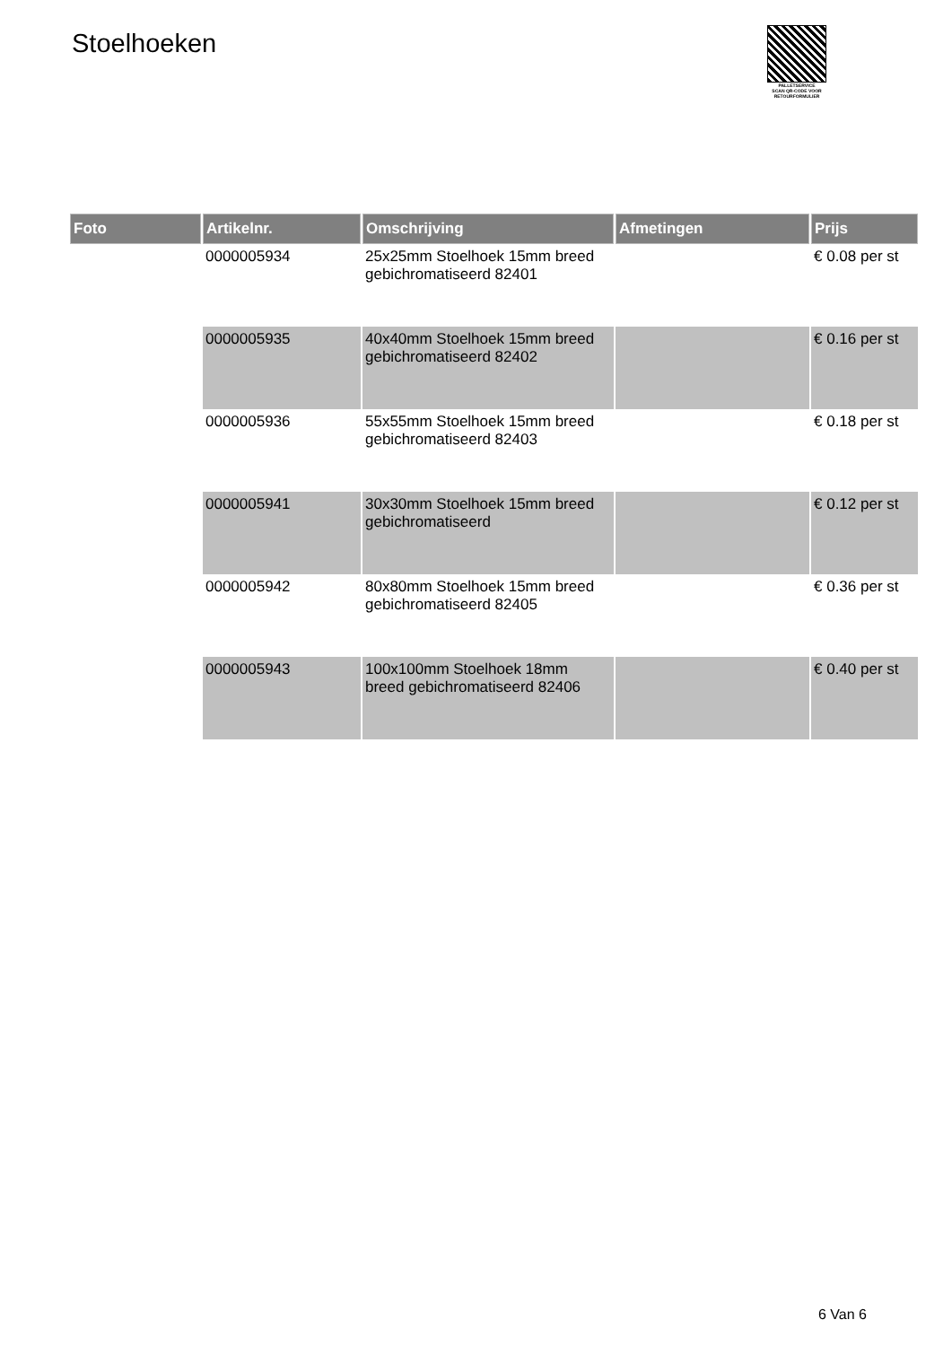Stoelhoeken
PALLETSERVICE
SCAN QR-CODE VOOR
RETOURFORMULIER
| Foto | Artikelnr. | Omschrijving | Afmetingen | Prijs |
| --- | --- | --- | --- | --- |
| | 0000005934 | 25x25mm Stoelhoek 15mm breed gebichromatiseerd 82401 | | € 0.08 per st |
| | 0000005935 | 40x40mm Stoelhoek 15mm breed gebichromatiseerd 82402 | | € 0.16 per st |
| | 0000005936 | 55x55mm Stoelhoek 15mm breed gebichromatiseerd 82403 | | € 0.18 per st |
| | 0000005941 | 30x30mm Stoelhoek 15mm breed gebichromatiseerd | | € 0.12 per st |
| | 0000005942 | 80x80mm Stoelhoek 15mm breed gebichromatiseerd 82405 | | € 0.36 per st |
| | 0000005943 | 100x100mm Stoelhoek 18mm breed gebichromatiseerd 82406 | | € 0.40 per st |
6 Van 6